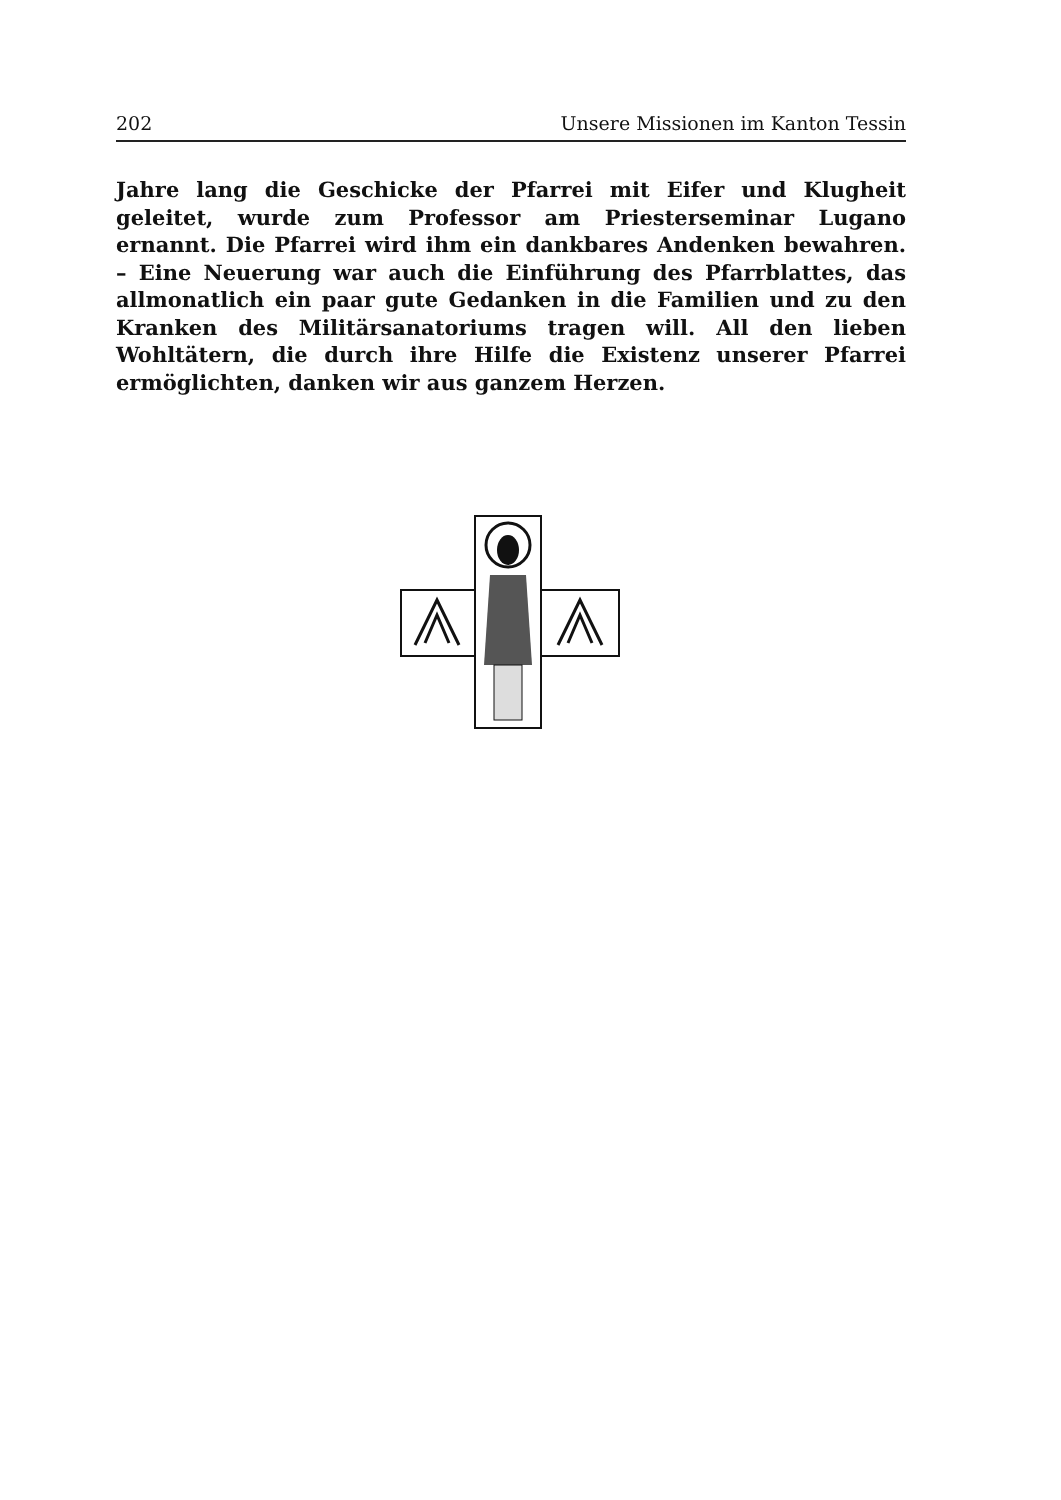202 Unsere Missionen im Kanton Tessin
Jahre lang die Geschicke der Pfarrei mit Eifer und Klugheit geleitet, wurde zum Professor am Priesterseminar Lugano ernannt. Die Pfarrei wird ihm ein dankbares Andenken bewahren. – Eine Neuerung war auch die Einführung des Pfarrblattes, das allmonatlich ein paar gute Gedanken in die Familien und zu den Kranken des Militärsanatoriums tragen will. All den lieben Wohltätern, die durch ihre Hilfe die Existenz unserer Pfarrei ermöglichten, danken wir aus ganzem Herzen.